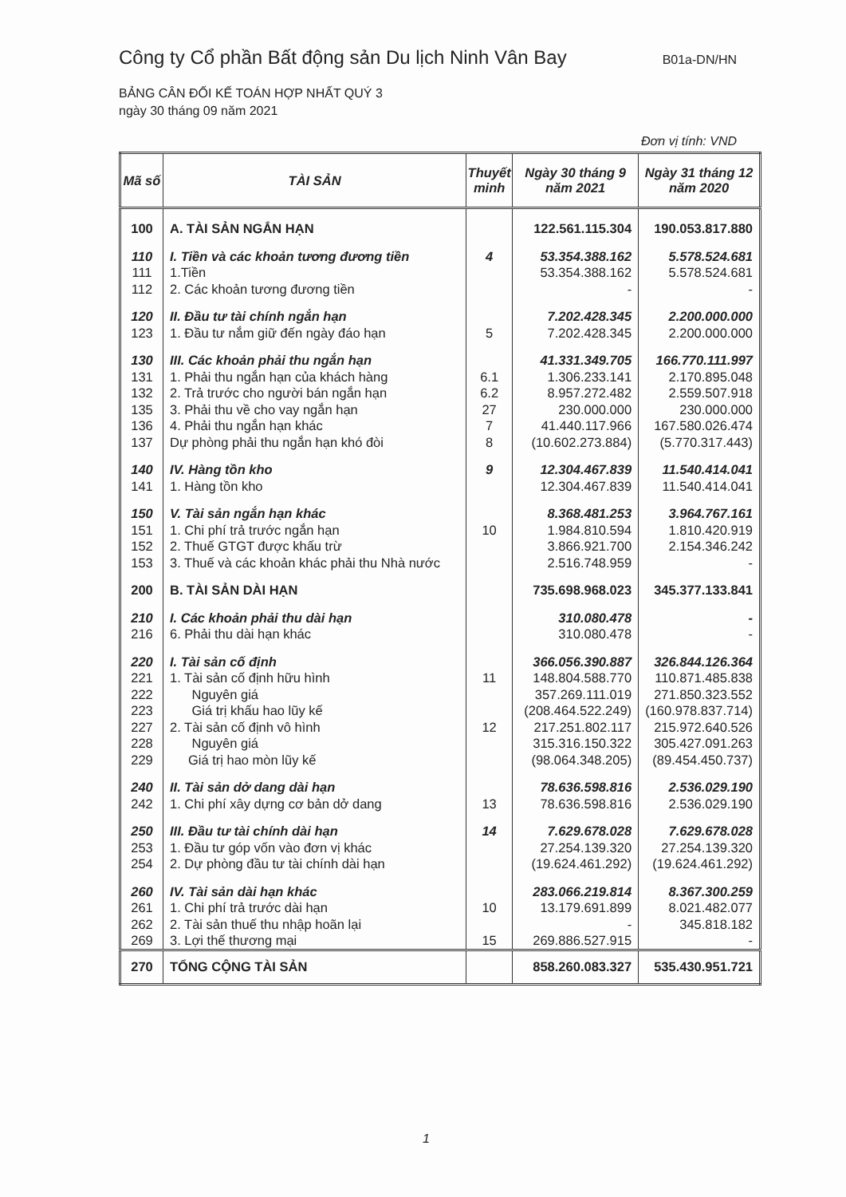Công ty Cổ phần Bất động sản Du lịch Ninh Vân Bay B01a-DN/HN
BẢNG CÂN ĐỐI KẾ TOÁN HỢP NHẤT QUÝ 3
ngày 30 tháng 09 năm 2021
Đơn vị tính: VND
| Mã số | TÀI SẢN | Thuyết minh | Ngày 30 tháng 9 năm 2021 | Ngày 31 tháng 12 năm 2020 |
| --- | --- | --- | --- | --- |
| 100 | A. TÀI SẢN NGẮN HẠN | | 122.561.115.304 | 190.053.817.880 |
| 110 | I. Tiền và các khoản tương đương tiền | 4 | 53.354.388.162 | 5.578.524.681 |
| 111 | 1.Tiền | | 53.354.388.162 | 5.578.524.681 |
| 112 | 2. Các khoản tương đương tiền | | - | - |
| 120 | II. Đầu tư tài chính ngắn hạn | | 7.202.428.345 | 2.200.000.000 |
| 123 | 1. Đầu tư nắm giữ đến ngày đáo hạn | 5 | 7.202.428.345 | 2.200.000.000 |
| 130 | III. Các khoản phải thu ngắn hạn | | 41.331.349.705 | 166.770.111.997 |
| 131 | 1. Phải thu ngắn hạn của khách hàng | 6.1 | 1.306.233.141 | 2.170.895.048 |
| 132 | 2. Trả trước cho người bán ngắn hạn | 6.2 | 8.957.272.482 | 2.559.507.918 |
| 135 | 3. Phải thu về cho vay ngắn hạn | 27 | 230.000.000 | 230.000.000 |
| 136 | 4. Phải thu ngắn hạn khác | 7 | 41.440.117.966 | 167.580.026.474 |
| 137 | Dự phòng phải thu ngắn hạn khó đòi | 8 | (10.602.273.884) | (5.770.317.443) |
| 140 | IV. Hàng tồn kho | 9 | 12.304.467.839 | 11.540.414.041 |
| 141 | 1. Hàng tồn kho | | 12.304.467.839 | 11.540.414.041 |
| 150 | V. Tài sản ngắn hạn khác | | 8.368.481.253 | 3.964.767.161 |
| 151 | 1. Chi phí trả trước ngắn hạn | 10 | 1.984.810.594 | 1.810.420.919 |
| 152 | 2. Thuế GTGT được khấu trừ | | 3.866.921.700 | 2.154.346.242 |
| 153 | 3. Thuế và các khoản khác phải thu Nhà nước | | 2.516.748.959 | - |
| 200 | B. TÀI SẢN DÀI HẠN | | 735.698.968.023 | 345.377.133.841 |
| 210 | I. Các khoản phải thu dài hạn | | 310.080.478 | - |
| 216 | 6. Phải thu dài hạn khác | | 310.080.478 | - |
| 220 | I. Tài sản cố định | | 366.056.390.887 | 326.844.126.364 |
| 221 | 1. Tài sản cố định hữu hình | 11 | 148.804.588.770 | 110.871.485.838 |
| 222 | Nguyên giá | | 357.269.111.019 | 271.850.323.552 |
| 223 | Giá trị khấu hao lũy kế | | (208.464.522.249) | (160.978.837.714) |
| 227 | 2. Tài sản cố định vô hình | 12 | 217.251.802.117 | 215.972.640.526 |
| 228 | Nguyên giá | | 315.316.150.322 | 305.427.091.263 |
| 229 | Giá trị hao mòn lũy kế | | (98.064.348.205) | (89.454.450.737) |
| 240 | II. Tài sản dở dang dài hạn | | 78.636.598.816 | 2.536.029.190 |
| 242 | 1. Chi phí xây dựng cơ bản dở dang | 13 | 78.636.598.816 | 2.536.029.190 |
| 250 | III. Đầu tư tài chính dài hạn | 14 | 7.629.678.028 | 7.629.678.028 |
| 253 | 1. Đầu tư góp vốn vào đơn vị khác | | 27.254.139.320 | 27.254.139.320 |
| 254 | 2. Dự phòng đầu tư tài chính dài hạn | | (19.624.461.292) | (19.624.461.292) |
| 260 | IV. Tài sản dài hạn khác | | 283.066.219.814 | 8.367.300.259 |
| 261 | 1. Chi phí trả trước dài hạn | 10 | 13.179.691.899 | 8.021.482.077 |
| 262 | 2. Tài sản thuế thu nhập hoãn lại | | - | 345.818.182 |
| 269 | 3. Lợi thế thương mại | 15 | 269.886.527.915 | - |
| 270 | TỔNG CỘNG TÀI SẢN | | 858.260.083.327 | 535.430.951.721 |
1